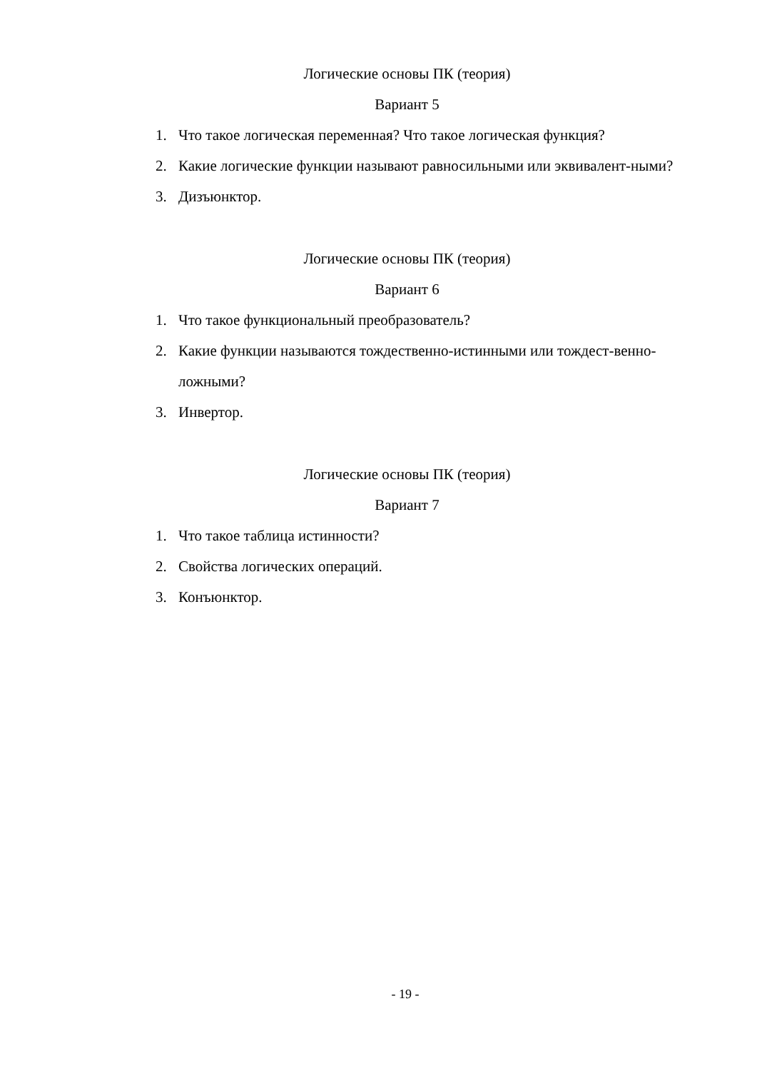Логические основы ПК (теория)
Вариант 5
1. Что такое логическая переменная? Что такое логическая функция?
2. Какие логические функции называют равносильными или эквивалент-ными?
3. Дизъюнктор.
Логические основы ПК (теория)
Вариант 6
1. Что такое функциональный преобразователь?
2. Какие функции называются тождественно-истинными или тождест-венно-ложными?
3. Инвертор.
Логические основы ПК (теория)
Вариант 7
1. Что такое таблица истинности?
2. Свойства логических операций.
3. Конъюнктор.
- 19 -